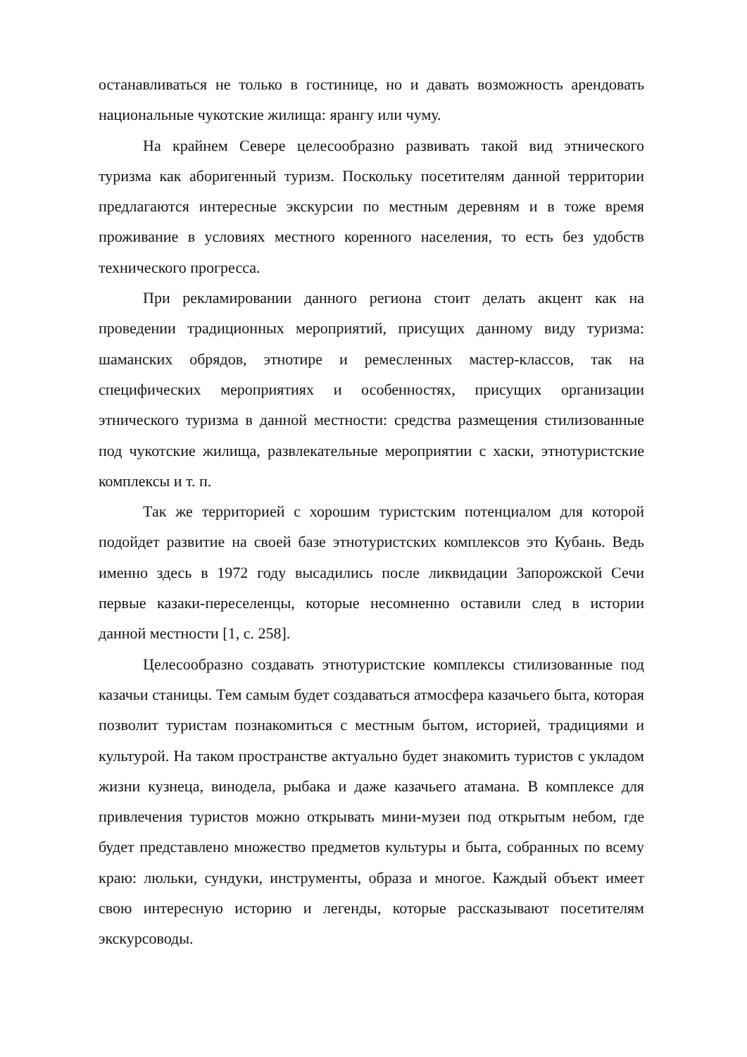останавливаться не только в гостинице, но и давать возможность арендовать национальные чукотские жилища: ярангу или чуму.
На крайнем Севере целесообразно развивать такой вид этнического туризма как аборигенный туризм. Поскольку посетителям данной территории предлагаются интересные экскурсии по местным деревням и в тоже время проживание в условиях местного коренного населения, то есть без удобств технического прогресса.
При рекламировании данного региона стоит делать акцент как на проведении традиционных мероприятий, присущих данному виду туризма: шаманских обрядов, этнотире и ремесленных мастер-классов, так на специфических мероприятиях и особенностях, присущих организации этнического туризма в данной местности: средства размещения стилизованные под чукотские жилища, развлекательные мероприятии с хаски, этнотуристские комплексы и т. п.
Так же территорией с хорошим туристским потенциалом для которой подойдет развитие на своей базе этнотуристских комплексов это Кубань. Ведь именно здесь в 1972 году высадились после ликвидации Запорожской Сечи первые казаки-переселенцы, которые несомненно оставили след в истории данной местности [1, с. 258].
Целесообразно создавать этнотуристские комплексы стилизованные под казачьи станицы. Тем самым будет создаваться атмосфера казачьего быта, которая позволит туристам познакомиться с местным бытом, историей, традициями и культурой. На таком пространстве актуально будет знакомить туристов с укладом жизни кузнеца, винодела, рыбака и даже казачьего атамана. В комплексе для привлечения туристов можно открывать мини-музеи под открытым небом, где будет представлено множество предметов культуры и быта, собранных по всему краю: люльки, сундуки, инструменты, образа и многое. Каждый объект имеет свою интересную историю и легенды, которые рассказывают посетителям экскурсоводы.